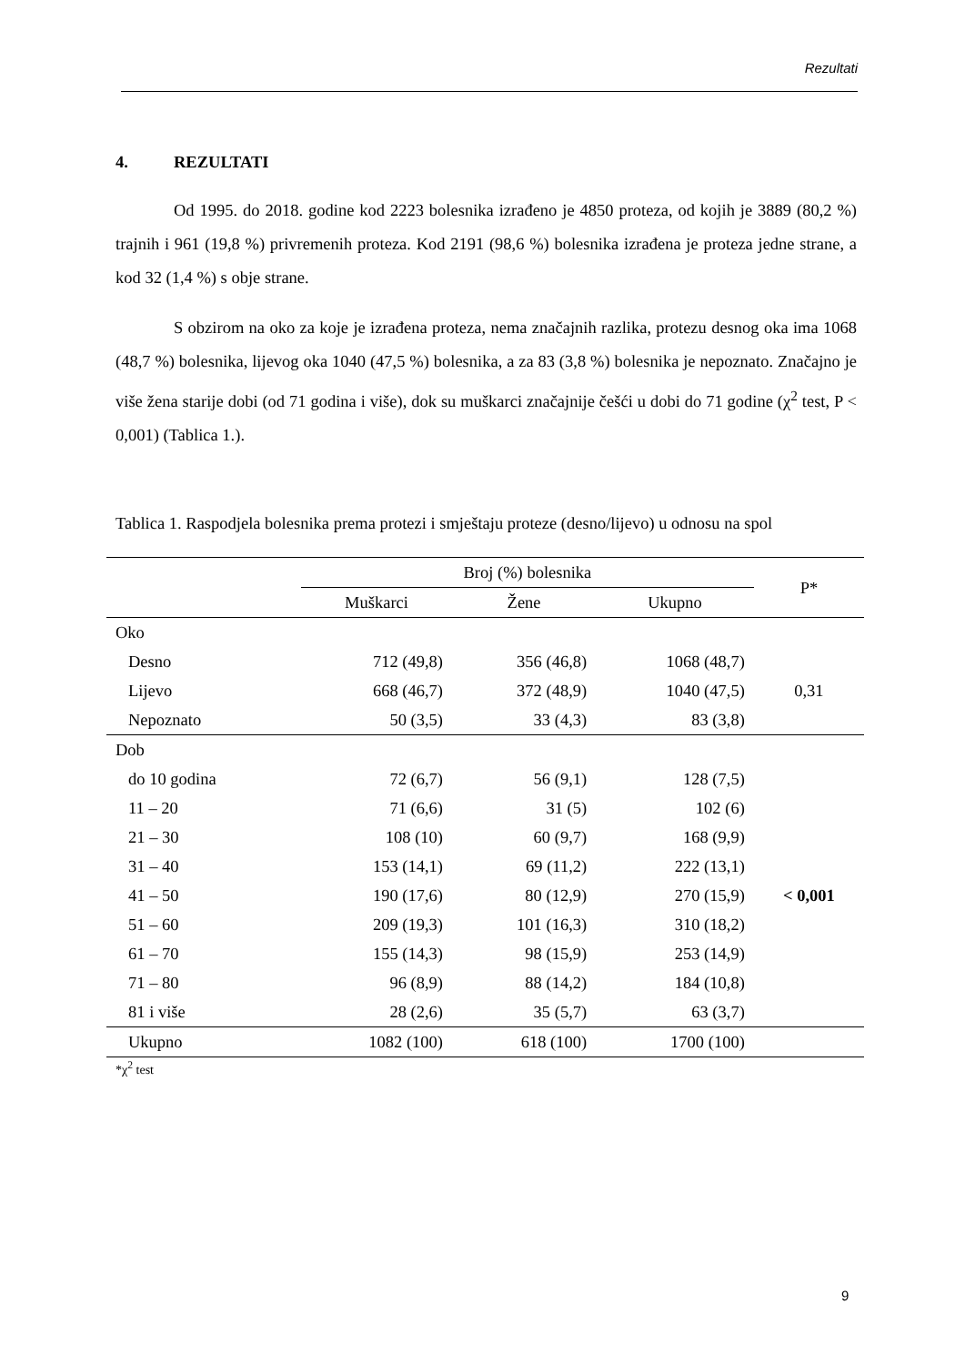Rezultati
4. REZULTATI
Od 1995. do 2018. godine kod 2223 bolesnika izrađeno je 4850 proteza, od kojih je 3889 (80,2 %) trajnih i 961 (19,8 %) privremenih proteza. Kod 2191 (98,6 %) bolesnika izrađena je proteza jedne strane, a kod 32 (1,4 %) s obje strane.
S obzirom na oko za koje je izrađena proteza, nema značajnih razlika, protezu desnog oka ima 1068 (48,7 %) bolesnika, lijevog oka 1040 (47,5 %) bolesnika, a za 83 (3,8 %) bolesnika je nepoznato. Značajno je više žena starije dobi (od 71 godina i više), dok su muškarci značajnije češći u dobi do 71 godine (χ<sup>2</sup> test, P < 0,001) (Tablica 1.).
Tablica 1. Raspodjela bolesnika prema protezi i smještaju proteze (desno/lijevo) u odnosu na spol
| | Broj (%) bolesnika | | | P* |
| --- | --- | --- | --- | --- |
| | Muškarci | Žene | Ukupno | |
| Oko | | | | |
| Desno | 712 (49,8) | 356 (46,8) | 1068 (48,7) | |
| Lijevo | 668 (46,7) | 372 (48,9) | 1040 (47,5) | 0,31 |
| Nepoznato | 50 (3,5) | 33 (4,3) | 83 (3,8) | |
| Dob | | | | |
| do 10 godina | 72 (6,7) | 56 (9,1) | 128 (7,5) | |
| 11 – 20 | 71 (6,6) | 31 (5) | 102 (6) | |
| 21 – 30 | 108 (10) | 60 (9,7) | 168 (9,9) | |
| 31 – 40 | 153 (14,1) | 69 (11,2) | 222 (13,1) | |
| 41 – 50 | 190 (17,6) | 80 (12,9) | 270 (15,9) | < 0,001 |
| 51 – 60 | 209 (19,3) | 101 (16,3) | 310 (18,2) | |
| 61 – 70 | 155 (14,3) | 98 (15,9) | 253 (14,9) | |
| 71 – 80 | 96 (8,9) | 88 (14,2) | 184 (10,8) | |
| 81 i više | 28 (2,6) | 35 (5,7) | 63 (3,7) | |
| Ukupno | 1082 (100) | 618 (100) | 1700 (100) | |
*χ<sup>2</sup> test
9